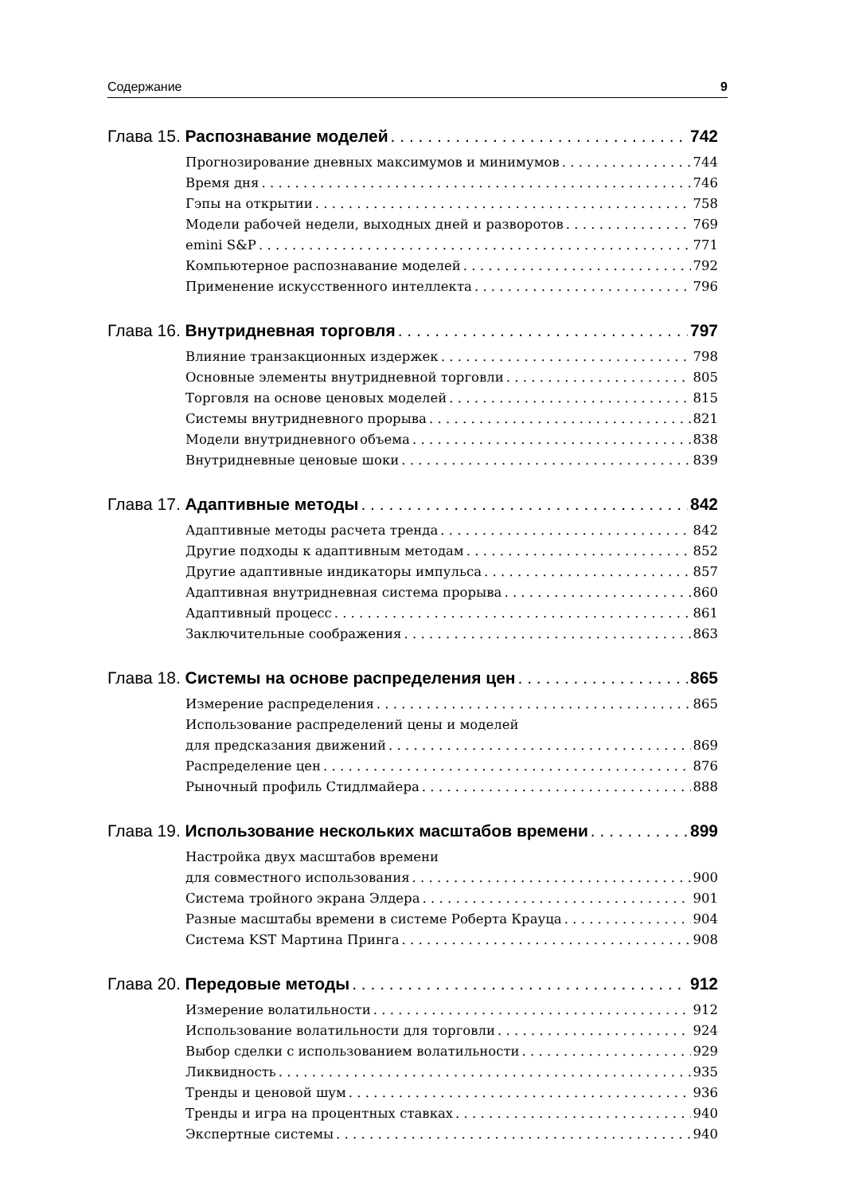Содержание 9
Глава 15. Распознавание моделей 742
Прогнозирование дневных максимумов и минимумов 744
Время дня 746
Гэпы на открытии 758
Модели рабочей недели, выходных дней и разворотов 769
emini S&P 771
Компьютерное распознавание моделей 792
Применение искусственного интеллекта 796
Глава 16. Внутридневная торговля 797
Влияние транзакционных издержек 798
Основные элементы внутридневной торговли 805
Торговля на основе ценовых моделей 815
Системы внутридневного прорыва 821
Модели внутридневного объема 838
Внутридневные ценовые шоки 839
Глава 17. Адаптивные методы 842
Адаптивные методы расчета тренда 842
Другие подходы к адаптивным методам 852
Другие адаптивные индикаторы импульса 857
Адаптивная внутридневная система прорыва 860
Адаптивный процесс 861
Заключительные соображения 863
Глава 18. Системы на основе распределения цен 865
Измерение распределения 865
Использование распределений цены и моделей
для предсказания движений 869
Распределение цен 876
Рыночный профиль Стидлмайера 888
Глава 19. Использование нескольких масштабов времени 899
Настройка двух масштабов времени
для совместного использования 900
Система тройного экрана Элдера 901
Разные масштабы времени в системе Роберта Крауца 904
Система KST Мартина Принга 908
Глава 20. Передовые методы 912
Измерение волатильности 912
Использование волатильности для торговли 924
Выбор сделки с использованием волатильности 929
Ликвидность 935
Тренды и ценовой шум 936
Тренды и игра на процентных ставках 940
Экспертные системы 940